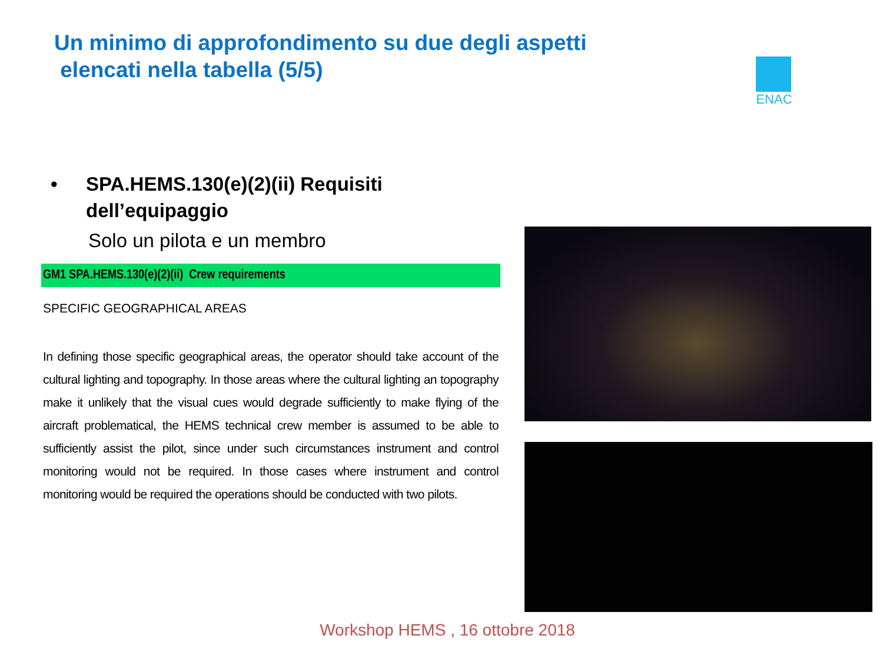Un minimo di approfondimento su due degli aspetti
elencati nella tabella (5/5)
ENAC
• SPA.HEMS.130(e)(2)(ii) Requisiti dell’equipaggio
Solo un pilota e un membro
GM1 SPA.HEMS.130(e)(2)(ii) Crew requirements
SPECIFIC GEOGRAPHICAL AREAS
In defining those specific geographical areas, the operator should take account of the cultural lighting and topography. In those areas where the cultural lighting an topography make it unlikely that the visual cues would degrade sufficiently to make flying of the aircraft problematical, the HEMS technical crew member is assumed to be able to sufficiently assist the pilot, since under such circumstances instrument and control monitoring would not be required. In those cases where instrument and control monitoring would be required the operations should be conducted with two pilots.
Workshop HEMS , 16 ottobre 2018